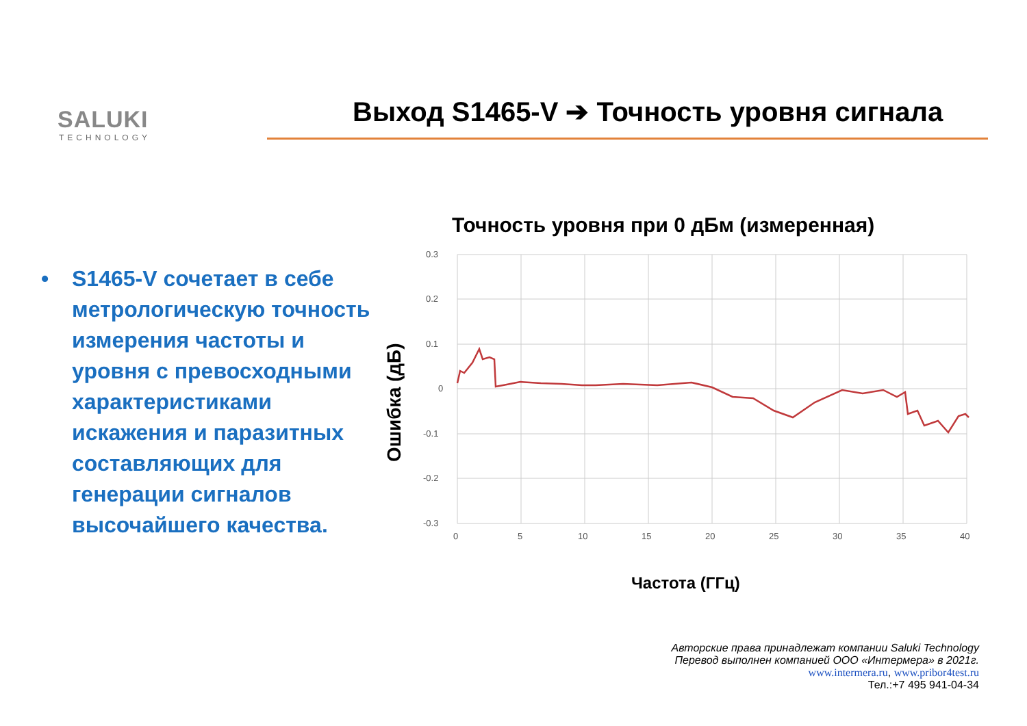SALUKI
TECHNOLOGY
Выход S1465-V ➔ Точность уровня сигнала
• S1465-V сочетает в себе метрологическую точность измерения частоты и уровня с превосходными характеристиками искажения и паразитных составляющих для генерации сигналов высочайшего качества.
Точность уровня при 0 дБм (измеренная)
Ошибка (дБ)
0.3
0.2
0.1
0
-0.1
-0.2
-0.3
0
5
10
15
20
25
30
35
40
Частота (ГГц)
Авторские права принадлежат компании Saluki Technology
Перевод выполнен компанией ООО «Интермера» в 2021г.
www.intermera.ru, www.pribor4test.ru
Тел.:+7 495 941-04-34